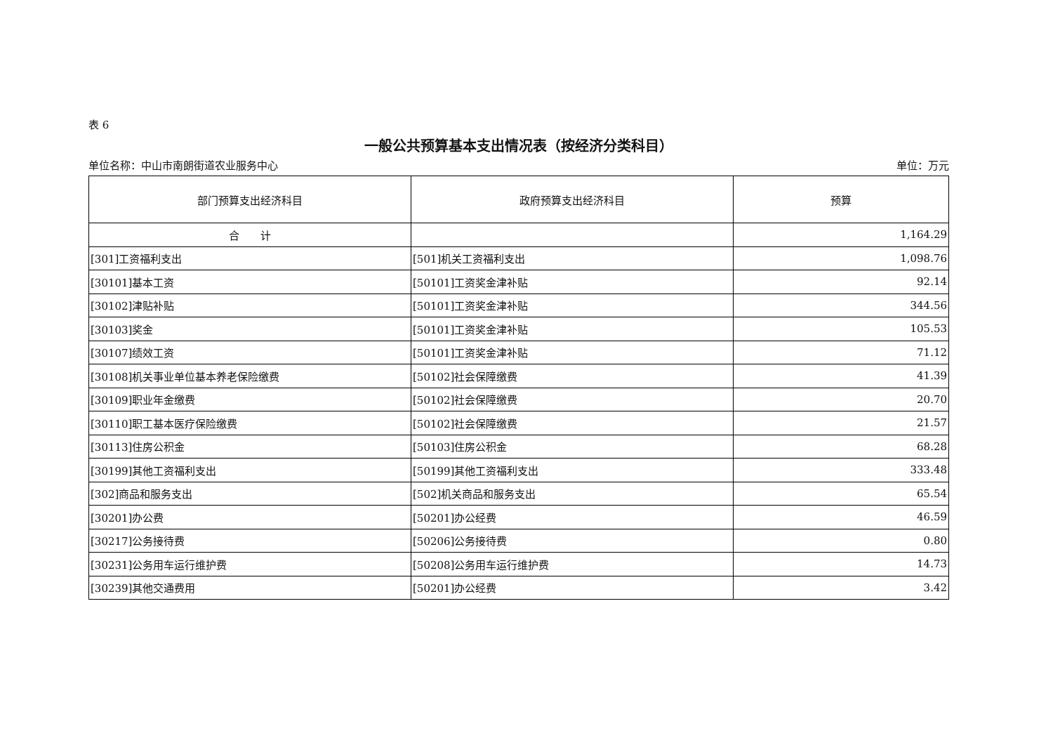表 6
一般公共预算基本支出情况表（按经济分类科目）
单位名称：中山市南朗街道农业服务中心 单位：万元
| 部门预算支出经济科目 | 政府预算支出经济科目 | 预算 |
| --- | --- | --- |
| 合 计 | | 1,164.29 |
| [301]工资福利支出 | [501]机关工资福利支出 | 1,098.76 |
| [30101]基本工资 | [50101]工资奖金津补贴 | 92.14 |
| [30102]津贴补贴 | [50101]工资奖金津补贴 | 344.56 |
| [30103]奖金 | [50101]工资奖金津补贴 | 105.53 |
| [30107]绩效工资 | [50101]工资奖金津补贴 | 71.12 |
| [30108]机关事业单位基本养老保险缴费 | [50102]社会保障缴费 | 41.39 |
| [30109]职业年金缴费 | [50102]社会保障缴费 | 20.70 |
| [30110]职工基本医疗保险缴费 | [50102]社会保障缴费 | 21.57 |
| [30113]住房公积金 | [50103]住房公积金 | 68.28 |
| [30199]其他工资福利支出 | [50199]其他工资福利支出 | 333.48 |
| [302]商品和服务支出 | [502]机关商品和服务支出 | 65.54 |
| [30201]办公费 | [50201]办公经费 | 46.59 |
| [30217]公务接待费 | [50206]公务接待费 | 0.80 |
| [30231]公务用车运行维护费 | [50208]公务用车运行维护费 | 14.73 |
| [30239]其他交通费用 | [50201]办公经费 | 3.42 |